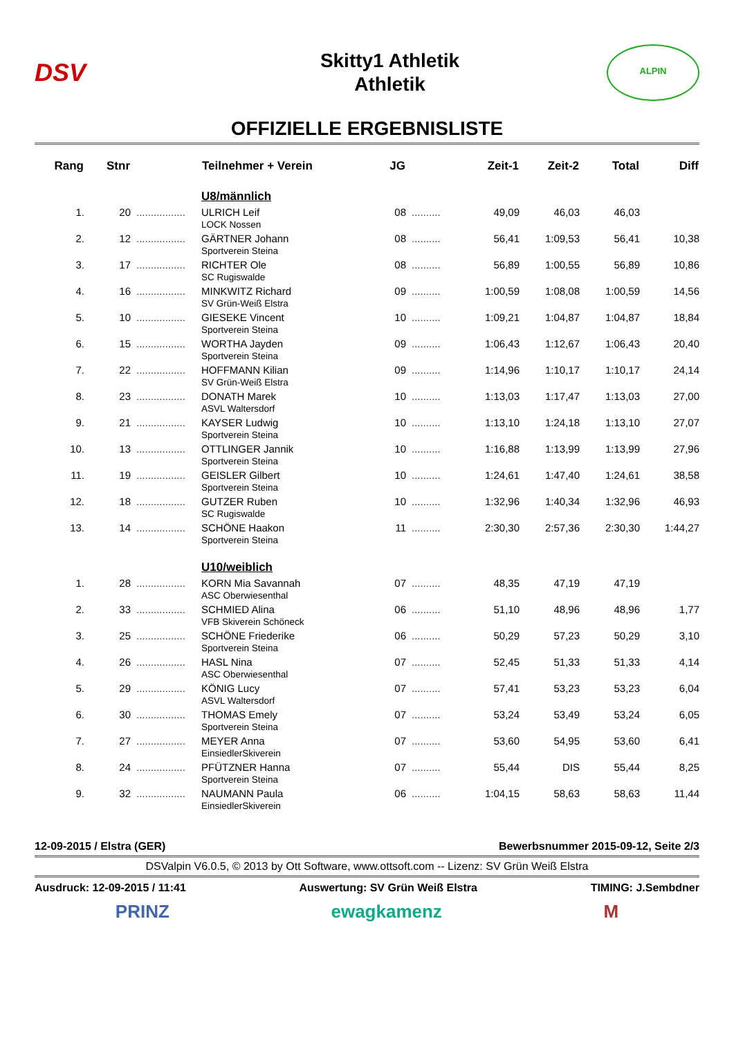DSV
Skitty1 Athletik
Athletik
ALPIN
OFFIZIELLE ERGEBNISLISTE
| Rang | Stnr | | Teilnehmer + Verein | JG | | Zeit-1 | Zeit-2 | Total | Diff |
| --- | --- | --- | --- | --- | --- | --- | --- | --- | --- |
| | | | U8/männlich | | | | | | |
| 1. | 20 | ................. | ULRICH Leif LOCK Nossen | 08 | .......... | 49,09 | 46,03 | 46,03 | |
| 2. | 12 | ................. | GÄRTNER Johann Sportverein Steina | 08 | .......... | 56,41 | 1:09,53 | 56,41 | 10,38 |
| 3. | 17 | ................. | RICHTER Ole SC Rugiswalde | 08 | .......... | 56,89 | 1:00,55 | 56,89 | 10,86 |
| 4. | 16 | ................. | MINKWITZ Richard SV Grün-Weiß Elstra | 09 | .......... | 1:00,59 | 1:08,08 | 1:00,59 | 14,56 |
| 5. | 10 | ................. | GIESEKE Vincent Sportverein Steina | 10 | .......... | 1:09,21 | 1:04,87 | 1:04,87 | 18,84 |
| 6. | 15 | ................. | WORTHA Jayden Sportverein Steina | 09 | .......... | 1:06,43 | 1:12,67 | 1:06,43 | 20,40 |
| 7. | 22 | ................. | HOFFMANN Kilian SV Grün-Weiß Elstra | 09 | .......... | 1:14,96 | 1:10,17 | 1:10,17 | 24,14 |
| 8. | 23 | ................. | DONATH Marek ASVL Waltersdorf | 10 | .......... | 1:13,03 | 1:17,47 | 1:13,03 | 27,00 |
| 9. | 21 | ................. | KAYSER Ludwig Sportverein Steina | 10 | .......... | 1:13,10 | 1:24,18 | 1:13,10 | 27,07 |
| 10. | 13 | ................. | OTTLINGER Jannik Sportverein Steina | 10 | .......... | 1:16,88 | 1:13,99 | 1:13,99 | 27,96 |
| 11. | 19 | ................. | GEISLER Gilbert Sportverein Steina | 10 | .......... | 1:24,61 | 1:47,40 | 1:24,61 | 38,58 |
| 12. | 18 | ................. | GUTZER Ruben SC Rugiswalde | 10 | .......... | 1:32,96 | 1:40,34 | 1:32,96 | 46,93 |
| 13. | 14 | ................. | SCHÖNE Haakon Sportverein Steina | 11 | .......... | 2:30,30 | 2:57,36 | 2:30,30 | 1:44,27 |
| | | | U10/weiblich | | | | | | |
| 1. | 28 | ................. | KORN Mia Savannah ASC Oberwiesenthal | 07 | .......... | 48,35 | 47,19 | 47,19 | |
| 2. | 33 | ................. | SCHMIED Alina VFB Skiverein Schöneck | 06 | .......... | 51,10 | 48,96 | 48,96 | 1,77 |
| 3. | 25 | ................. | SCHÖNE Friederike Sportverein Steina | 06 | .......... | 50,29 | 57,23 | 50,29 | 3,10 |
| 4. | 26 | ................. | HASL Nina ASC Oberwiesenthal | 07 | .......... | 52,45 | 51,33 | 51,33 | 4,14 |
| 5. | 29 | ................. | KÖNIG Lucy ASVL Waltersdorf | 07 | .......... | 57,41 | 53,23 | 53,23 | 6,04 |
| 6. | 30 | ................. | THOMAS Emely Sportverein Steina | 07 | .......... | 53,24 | 53,49 | 53,24 | 6,05 |
| 7. | 27 | ................. | MEYER Anna EinsiedlerSkiverein | 07 | .......... | 53,60 | 54,95 | 53,60 | 6,41 |
| 8. | 24 | ................. | PFÜTZNER Hanna Sportverein Steina | 07 | .......... | 55,44 | DIS | 55,44 | 8,25 |
| 9. | 32 | ................. | NAUMANN Paula EinsiedlerSkiverein | 06 | .......... | 1:04,15 | 58,63 | 58,63 | 11,44 |
12-09-2015 / Elstra (GER) Bewerbsnummer 2015-09-12, Seite 2/3
DSValpin V6.0.5, © 2013 by Ott Software, www.ottsoft.com -- Lizenz: SV Grün Weiß Elstra
Ausdruck: 12-09-2015 / 11:41 Auswertung: SV Grün Weiß Elstra TIMING: J.Sembdner
PRINZ ewagkamenz M